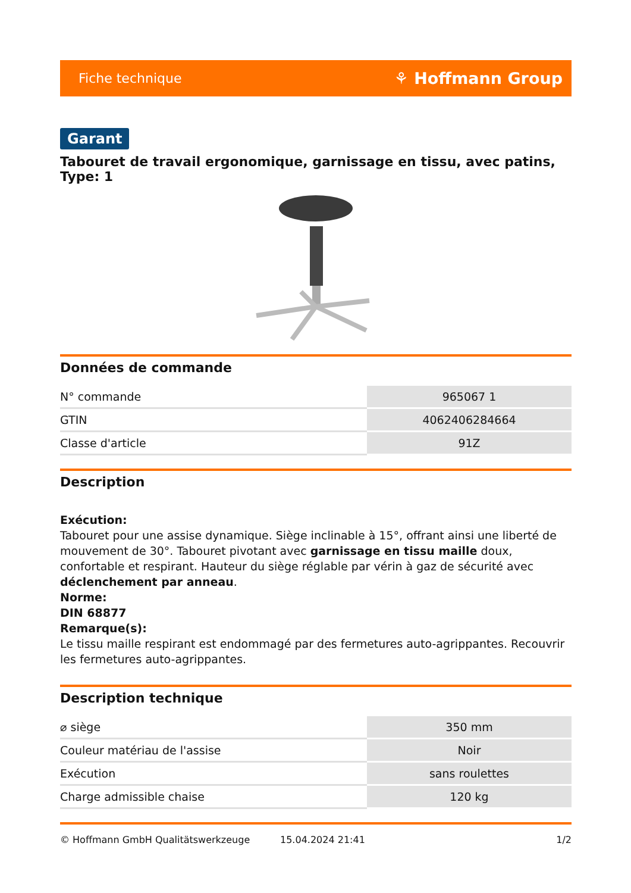Fiche technique ⚘ Hoffmann Group
Garant
Tabouret de travail ergonomique, garnissage en tissu, avec patins, Type: 1
Données de commande
| N° commande | 965067 1 |
| GTIN | 4062406284664 |
| Classe d'article | 91Z |
Description
Exécution:
Tabouret pour une assise dynamique. Siège inclinable à 15°, offrant ainsi une liberté de mouvement de 30°. Tabouret pivotant avec garnissage en tissu maille doux, confortable et respirant. Hauteur du siège réglable par vérin à gaz de sécurité avec déclenchement par anneau.
Norme:
DIN 68877
Remarque(s):
Le tissu maille respirant est endommagé par des fermetures auto-agrippantes. Recouvrir les fermetures auto-agrippantes.
Description technique
| ⌀ siège | 350 mm |
| Couleur matériau de l'assise | Noir |
| Exécution | sans roulettes |
| Charge admissible chaise | 120 kg |
© Hoffmann GmbH Qualitätswerkzeuge 15.04.2024 21:41 1/2